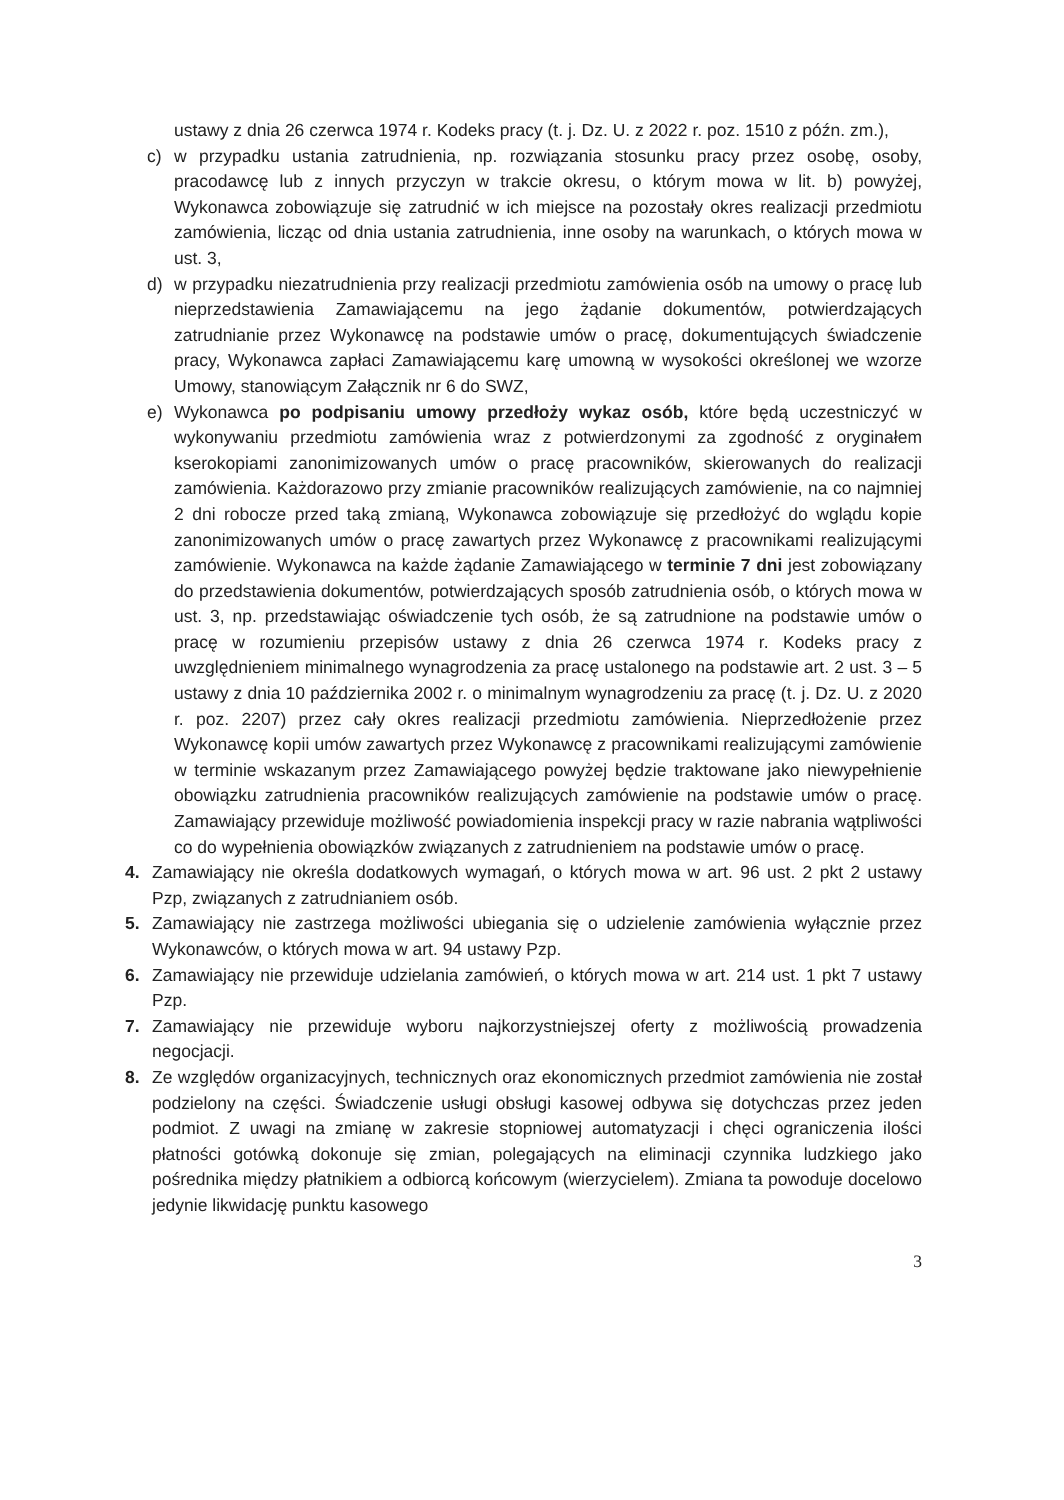ustawy z dnia 26 czerwca 1974 r. Kodeks pracy (t. j. Dz. U. z 2022 r. poz. 1510 z późn. zm.),
c) w przypadku ustania zatrudnienia, np. rozwiązania stosunku pracy przez osobę, osoby, pracodawcę lub z innych przyczyn w trakcie okresu, o którym mowa w lit. b) powyżej, Wykonawca zobowiązuje się zatrudnić w ich miejsce na pozostały okres realizacji przedmiotu zamówienia, licząc od dnia ustania zatrudnienia, inne osoby na warunkach, o których mowa w ust. 3,
d) w przypadku niezatrudnienia przy realizacji przedmiotu zamówienia osób na umowy o pracę lub nieprzedstawienia Zamawiającemu na jego żądanie dokumentów, potwierdzających zatrudnianie przez Wykonawcę na podstawie umów o pracę, dokumentujących świadczenie pracy, Wykonawca zapłaci Zamawiającemu karę umowną w wysokości określonej we wzorze Umowy, stanowiącym Załącznik nr 6 do SWZ,
e) Wykonawca po podpisaniu umowy przedłoży wykaz osób, które będą uczestniczyć w wykonywaniu przedmiotu zamówienia wraz z potwierdzonymi za zgodność z oryginałem kserokopiami zanonimizowanych umów o pracę pracowników, skierowanych do realizacji zamówienia. Każdorazowo przy zmianie pracowników realizujących zamówienie, na co najmniej 2 dni robocze przed taką zmianą, Wykonawca zobowiązuje się przedłożyć do wglądu kopie zanonimizowanych umów o pracę zawartych przez Wykonawcę z pracownikami realizującymi zamówienie. Wykonawca na każde żądanie Zamawiającego w terminie 7 dni jest zobowiązany do przedstawienia dokumentów, potwierdzających sposób zatrudnienia osób, o których mowa w ust. 3, np. przedstawiając oświadczenie tych osób, że są zatrudnione na podstawie umów o pracę w rozumieniu przepisów ustawy z dnia 26 czerwca 1974 r. Kodeks pracy z uwzględnieniem minimalnego wynagrodzenia za pracę ustalonego na podstawie art. 2 ust. 3 – 5 ustawy z dnia 10 października 2002 r. o minimalnym wynagrodzeniu za pracę (t. j. Dz. U. z 2020 r. poz. 2207) przez cały okres realizacji przedmiotu zamówienia. Nieprzedłożenie przez Wykonawcę kopii umów zawartych przez Wykonawcę z pracownikami realizującymi zamówienie w terminie wskazanym przez Zamawiającego powyżej będzie traktowane jako niewypełnienie obowiązku zatrudnienia pracowników realizujących zamówienie na podstawie umów o pracę. Zamawiający przewiduje możliwość powiadomienia inspekcji pracy w razie nabrania wątpliwości co do wypełnienia obowiązków związanych z zatrudnieniem na podstawie umów o pracę.
4. Zamawiający nie określa dodatkowych wymagań, o których mowa w art. 96 ust. 2 pkt 2 ustawy Pzp, związanych z zatrudnianiem osób.
5. Zamawiający nie zastrzega możliwości ubiegania się o udzielenie zamówienia wyłącznie przez Wykonawców, o których mowa w art. 94 ustawy Pzp.
6. Zamawiający nie przewiduje udzielania zamówień, o których mowa w art. 214 ust. 1 pkt 7 ustawy Pzp.
7. Zamawiający nie przewiduje wyboru najkorzystniejszej oferty z możliwością prowadzenia negocjacji.
8. Ze względów organizacyjnych, technicznych oraz ekonomicznych przedmiot zamówienia nie został podzielony na części. Świadczenie usługi obsługi kasowej odbywa się dotychczas przez jeden podmiot. Z uwagi na zmianę w zakresie stopniowej automatyzacji i chęci ograniczenia ilości płatności gotówką dokonuje się zmian, polegających na eliminacji czynnika ludzkiego jako pośrednika między płatnikiem a odbiorcą końcowym (wierzycielem). Zmiana ta powoduje docelowo jedynie likwidację punktu kasowego
3